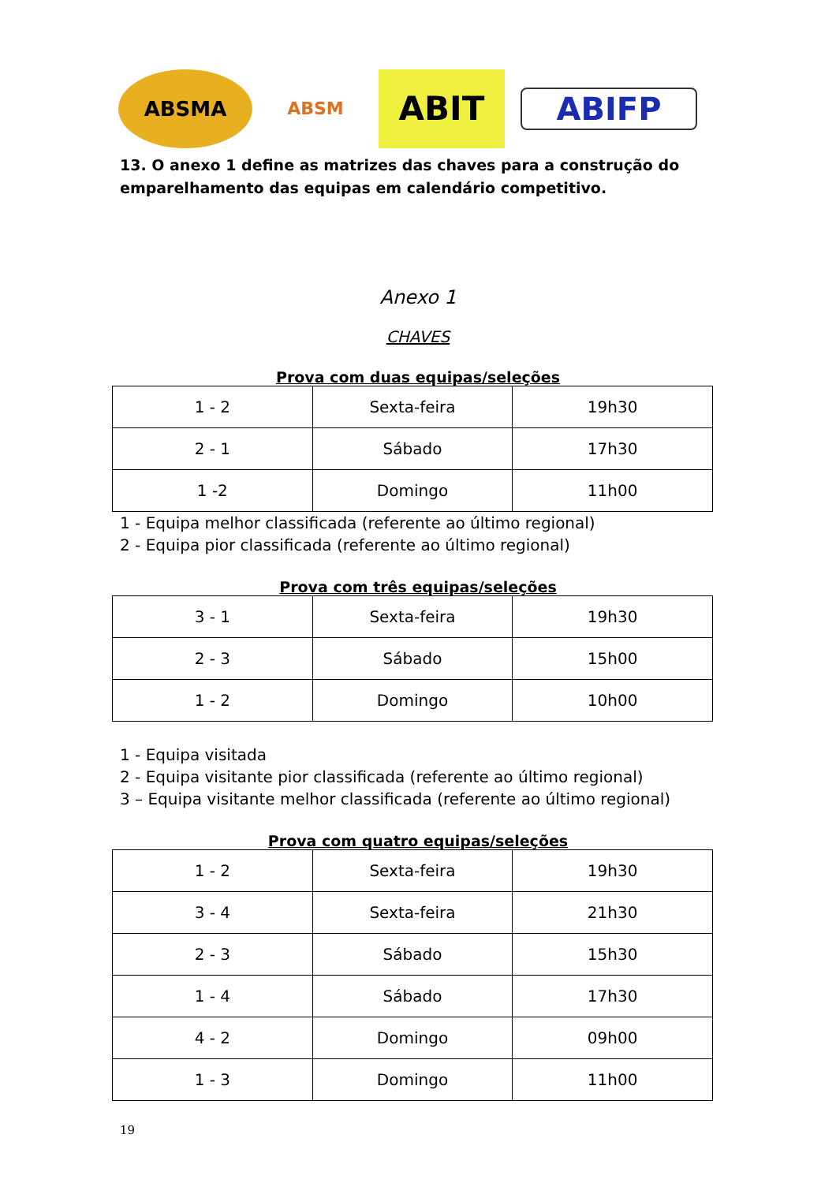ABSMA
ABSM
ABIT
ABIFP
13. O anexo 1 define as matrizes das chaves para a construção do emparelhamento das equipas em calendário competitivo.
Anexo 1
CHAVES
Prova com duas equipas/seleções
| 1 - 2 | Sexta-feira | 19h30 |
| 2 - 1 | Sábado | 17h30 |
| 1 -2 | Domingo | 11h00 |
1 - Equipa melhor classificada (referente ao último regional)
2 - Equipa pior classificada (referente ao último regional)
Prova com três equipas/seleções
| 3 - 1 | Sexta-feira | 19h30 |
| 2 - 3 | Sábado | 15h00 |
| 1 - 2 | Domingo | 10h00 |
1 - Equipa visitada
2 - Equipa visitante pior classificada (referente ao último regional)
3 – Equipa visitante melhor classificada (referente ao último regional)
Prova com quatro equipas/seleções
| 1 - 2 | Sexta-feira | 19h30 |
| 3 - 4 | Sexta-feira | 21h30 |
| 2 - 3 | Sábado | 15h30 |
| 1 - 4 | Sábado | 17h30 |
| 4 - 2 | Domingo | 09h00 |
| 1 - 3 | Domingo | 11h00 |
19